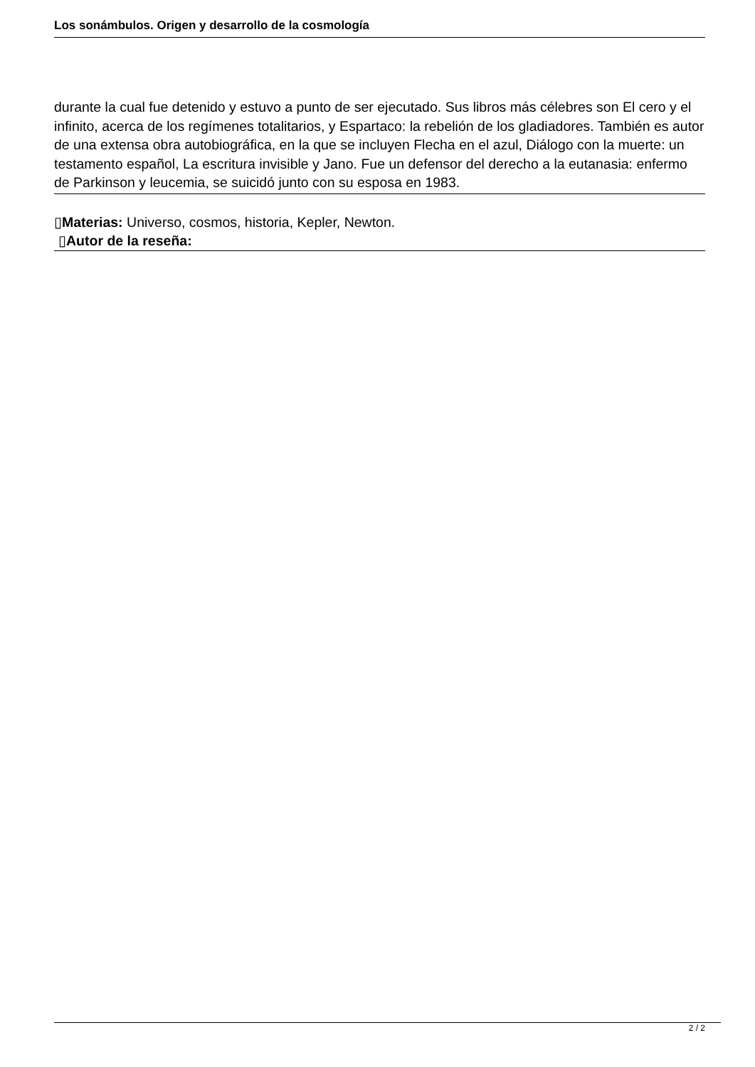Los sonámbulos. Origen y desarrollo de la cosmología
durante la cual fue detenido y estuvo a punto de ser ejecutado. Sus libros más célebres son El cero y el infinito, acerca de los regímenes totalitarios, y Espartaco: la rebelión de los gladiadores. También es autor de una extensa obra autobiográfica, en la que se incluyen Flecha en el azul, Diálogo con la muerte: un testamento español, La escritura invisible y Jano. Fue un defensor del derecho a la eutanasia: enfermo de Parkinson y leucemia, se suicidó junto con su esposa en 1983.
▯Materias: Universo, cosmos, historia, Kepler, Newton.
▯Autor de la reseña:
2 / 2